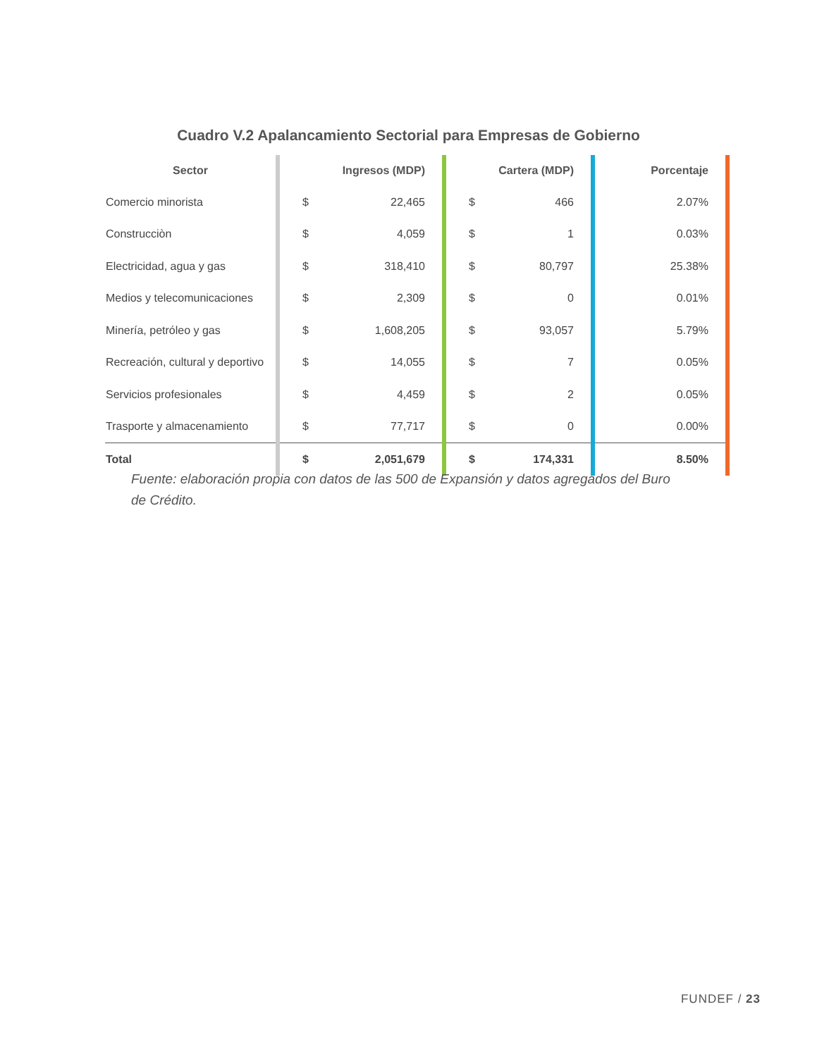Cuadro V.2 Apalancamiento Sectorial para Empresas de Gobierno
| Sector | Ingresos (MDP) | | Cartera (MDP) | | Porcentaje |
| --- | --- | --- | --- | --- | --- |
| Comercio minorista | $ | 22,465 | $ | 466 | 2.07% |
| Construcciòn | $ | 4,059 | $ | 1 | 0.03% |
| Electricidad, agua y gas | $ | 318,410 | $ | 80,797 | 25.38% |
| Medios y telecomunicaciones | $ | 2,309 | $ | 0 | 0.01% |
| Minería, petróleo y gas | $ | 1,608,205 | $ | 93,057 | 5.79% |
| Recreación, cultural y deportivo | $ | 14,055 | $ | 7 | 0.05% |
| Servicios profesionales | $ | 4,459 | $ | 2 | 0.05% |
| Trasporte y almacenamiento | $ | 77,717 | $ | 0 | 0.00% |
| Total | $ | 2,051,679 | $ | 174,331 | 8.50% |
Fuente: elaboración propia con datos de las 500 de Expansión y datos agregados del Buro de Crédito.
FUNDEF / 23